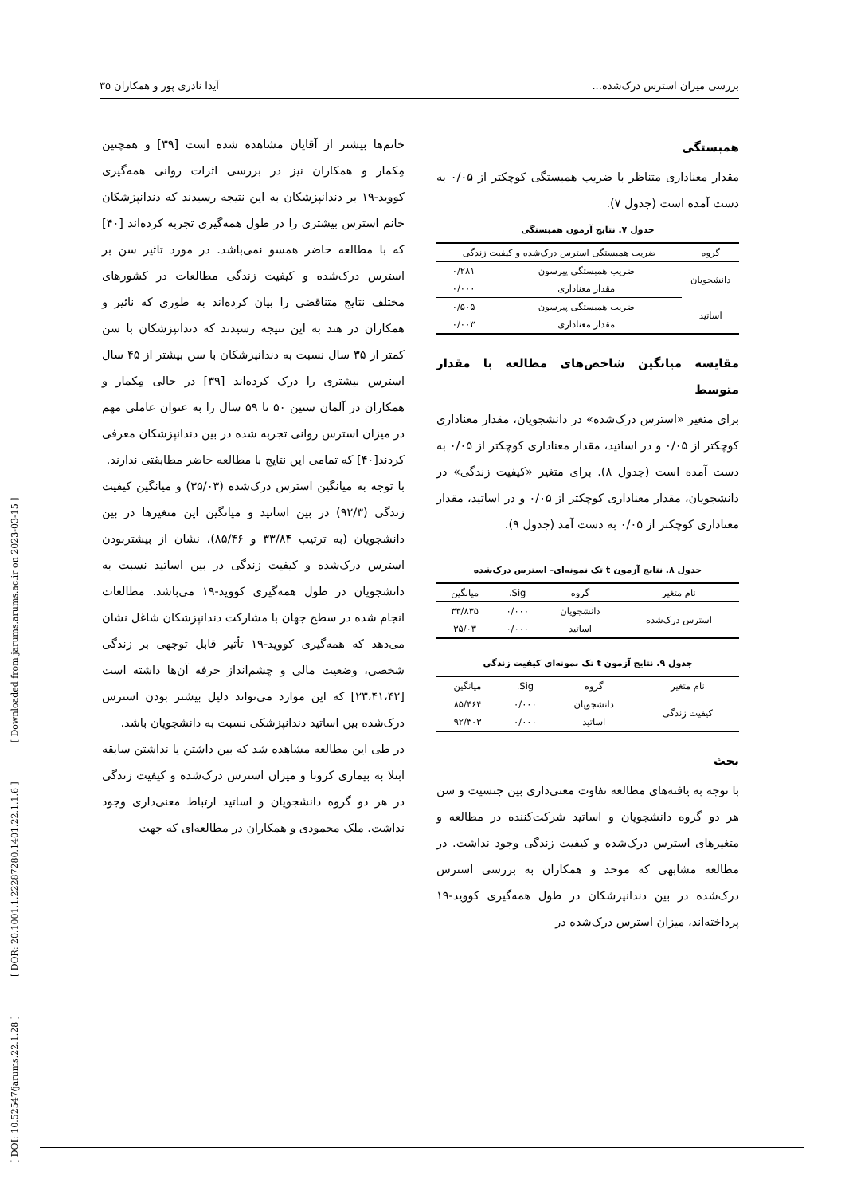[ DOI: 10.52547/jarums.22.1.28 ] [ DOR: 20.1001.1.22287280.1401.22.1.1.6 ] [ Downloaded from jarums.arums.ac.ir on 2023-03-15 ]
بررسی میزان استرس درک‌شده... آیدا نادری پور و همکاران ۳۵
همبستگی
مقدار معناداری متناظر با ضریب همبستگی کوچکتر از ۰/۰۵ به دست آمده است (جدول ۷).
جدول ۷. نتایج آزمون همبستگی
| گروه | ضریب همبستگی استرس درک‌شده و کیفیت زندگی | |
| --- | --- | --- |
| دانشجویان | ضریب همبستگی پیرسون | ۰/۲۸۱ |
| | مقدار معناداری | ۰/۰۰۰ |
| اساتید | ضریب همبستگی پیرسون | ۰/۵۰۵ |
| | مقدار معناداری | ۰/۰۰۳ |
مقایسه میانگین شاخص‌های مطالعه با مقدار متوسط
برای متغیر «استرس درک‌شده» در دانشجویان، مقدار معناداری کوچکتر از ۰/۰۵ و در اساتید، مقدار معناداری کوچکتر از ۰/۰۵ به دست آمده است (جدول ۸). برای متغیر «کیفیت زندگی» در دانشجویان، مقدار معناداری کوچکتر از ۰/۰۵ و در اساتید، مقدار معناداری کوچکتر از ۰/۰۵ به دست آمد (جدول ۹).
جدول ۸. نتایج آزمون t تک نمونه‌ای- استرس درک‌شده
| نام متغیر | گروه | Sig. | میانگین |
| --- | --- | --- | --- |
| استرس درک‌شده | دانشجویان | ۰/۰۰۰ | ۳۳/۸۳۵ |
| | اساتید | ۰/۰۰۰ | ۳۵/۰۳ |
جدول ۹. نتایج آزمون t تک نمونه‌ای کیفیت زندگی
| نام متغیر | گروه | Sig. | میانگین |
| --- | --- | --- | --- |
| کیفیت زندگی | دانشجویان | ۰/۰۰۰ | ۸۵/۴۶۴ |
| | اساتید | ۰/۰۰۰ | ۹۲/۳۰۳ |
بحث
با توجه به یافته‌های مطالعه تفاوت معنی‌داری بین جنسیت و سن هر دو گروه دانشجویان و اساتید شرکت‌کننده در مطالعه و متغیرهای استرس درک‌شده و کیفیت زندگی وجود نداشت. در مطالعه مشابهی که موحد و همکاران به بررسی استرس درک‌شده در بین دندانپزشکان در طول همه‌گیری کووید-۱۹ پرداخته‌اند، میزان استرس درک‌شده در
خانم‌ها بیشتر از آقایان مشاهده شده است [۳۹] و همچنین مِکمار و همکاران نیز در بررسی اثرات روانی همه‌گیری کووید-۱۹ بر دندانپزشکان به این نتیجه رسیدند که دندانپزشکان خانم استرس بیشتری را در طول همه‌گیری تجربه کرده‌اند [۴۰] که با مطالعه حاضر همسو نمی‌باشد. در مورد تاثیر سن بر استرس درک‌شده و کیفیت زندگی مطالعات در کشورهای مختلف نتایج متناقضی را بیان کرده‌اند به طوری که نائیر و همکاران در هند به این نتیجه رسیدند که دندانپزشکان با سن کمتر از ۳۵ سال نسبت به دندانپزشکان با سن بیشتر از ۴۵ سال استرس بیشتری را درک کرده‌اند [۳۹] در حالی مِکمار و همکاران در آلمان سنین ۵۰ تا ۵۹ سال را به عنوان عاملی مهم در میزان استرس روانی تجربه شده در بین دندانپزشکان معرفی کردند[۴۰] که تمامی این نتایج با مطالعه حاضر مطابقتی ندارند.
با توجه به میانگین استرس درک‌شده (۳۵/۰۳) و میانگین کیفیت زندگی (۹۲/۳) در بین اساتید و میانگین این متغیرها در بین دانشجویان (به ترتیب ۳۳/۸۴ و ۸۵/۴۶)، نشان از بیشتربودن استرس درک‌شده و کیفیت زندگی در بین اساتید نسبت به دانشجویان در طول همه‌گیری کووید-۱۹ می‌باشد. مطالعات انجام شده در سطح جهان با مشارکت دندانپزشکان شاغل نشان می‌دهد که همه‌گیری کووید-۱۹ تأثیر قابل توجهی بر زندگی شخصی، وضعیت مالی و چشم‌انداز حرفه آن‌ها داشته است [۲۳،۴۱،۴۲] که این موارد می‌تواند دلیل بیشتر بودن استرس درک‌شده بین اساتید دندانپزشکی نسبت به دانشجویان باشد.
در طی این مطالعه مشاهده شد که بین داشتن یا نداشتن سابقه ابتلا به بیماری کرونا و میزان استرس درک‌شده و کیفیت زندگی در هر دو گروه دانشجویان و اساتید ارتباط معنی‌داری وجود نداشت. ملک محمودی و همکاران در مطالعه‌ای که جهت